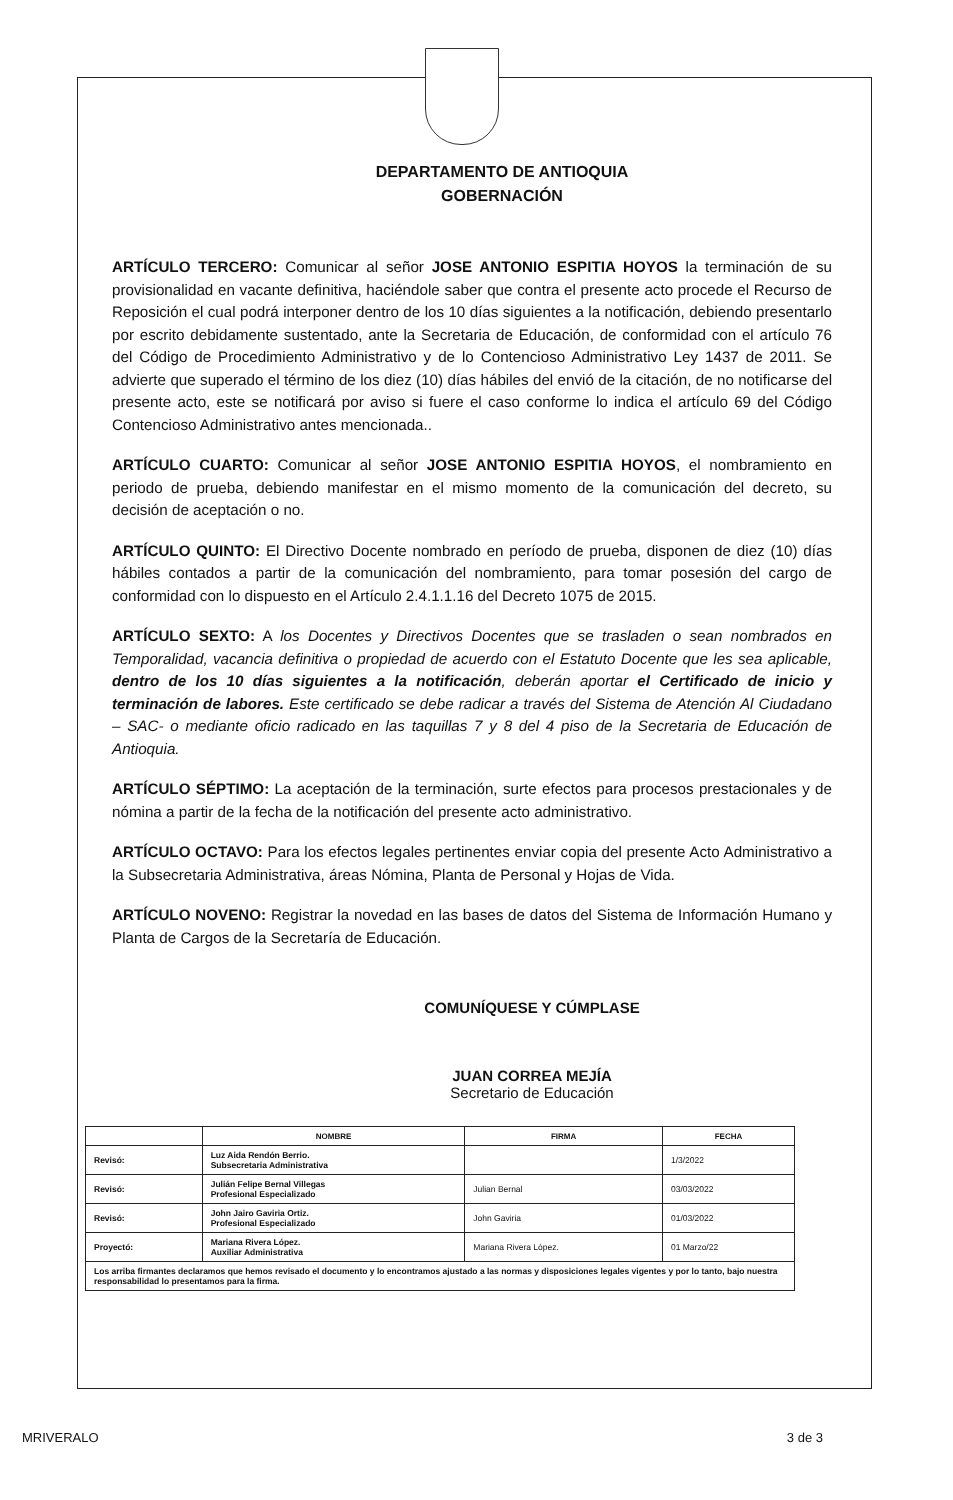DEPARTAMENTO DE ANTIOQUIA
GOBERNACIÓN
ARTÍCULO TERCERO: Comunicar al señor JOSE ANTONIO ESPITIA HOYOS la terminación de su provisionalidad en vacante definitiva, haciéndole saber que contra el presente acto procede el Recurso de Reposición el cual podrá interponer dentro de los 10 días siguientes a la notificación, debiendo presentarlo por escrito debidamente sustentado, ante la Secretaria de Educación, de conformidad con el artículo 76 del Código de Procedimiento Administrativo y de lo Contencioso Administrativo Ley 1437 de 2011. Se advierte que superado el término de los diez (10) días hábiles del envió de la citación, de no notificarse del presente acto, este se notificará por aviso si fuere el caso conforme lo indica el artículo 69 del Código Contencioso Administrativo antes mencionada..
ARTÍCULO CUARTO: Comunicar al señor JOSE ANTONIO ESPITIA HOYOS, el nombramiento en periodo de prueba, debiendo manifestar en el mismo momento de la comunicación del decreto, su decisión de aceptación o no.
ARTÍCULO QUINTO: El Directivo Docente nombrado en período de prueba, disponen de diez (10) días hábiles contados a partir de la comunicación del nombramiento, para tomar posesión del cargo de conformidad con lo dispuesto en el Artículo 2.4.1.1.16 del Decreto 1075 de 2015.
ARTÍCULO SEXTO: A los Docentes y Directivos Docentes que se trasladen o sean nombrados en Temporalidad, vacancia definitiva o propiedad de acuerdo con el Estatuto Docente que les sea aplicable, dentro de los 10 días siguientes a la notificación, deberán aportar el Certificado de inicio y terminación de labores. Este certificado se debe radicar a través del Sistema de Atención Al Ciudadano – SAC- o mediante oficio radicado en las taquillas 7 y 8 del 4 piso de la Secretaria de Educación de Antioquia.
ARTÍCULO SÉPTIMO: La aceptación de la terminación, surte efectos para procesos prestacionales y de nómina a partir de la fecha de la notificación del presente acto administrativo.
ARTÍCULO OCTAVO: Para los efectos legales pertinentes enviar copia del presente Acto Administrativo a la Subsecretaria Administrativa, áreas Nómina, Planta de Personal y Hojas de Vida.
ARTÍCULO NOVENO: Registrar la novedad en las bases de datos del Sistema de Información Humano y Planta de Cargos de la Secretaría de Educación.
COMUNÍQUESE Y CÚMPLASE
JUAN CORREA MEJÍA
Secretario de Educación
| | NOMBRE | FIRMA | FECHA |
| --- | --- | --- | --- |
| Revisó: | Luz Aida Rendón Berrio. Subsecretaria Administrativa | | 1/3/2022 |
| Revisó: | Julián Felipe Bernal Villegas Profesional Especializado | Julian Bernal | 03/03/2022 |
| Revisó: | John Jairo Gaviria Ortiz. Profesional Especializado | John Gaviria | 01/03/2022 |
| Proyectó: | Mariana Rivera López. Auxiliar Administrativa | Mariana Rivera López. | 01 Marzo/22 |
| Los arriba firmantes declaramos que hemos revisado el documento y lo encontramos ajustado a las normas y disposiciones legales vigentes y por lo tanto, bajo nuestra responsabilidad lo presentamos para la firma. | | | |
MRIVERALO 3 de 3